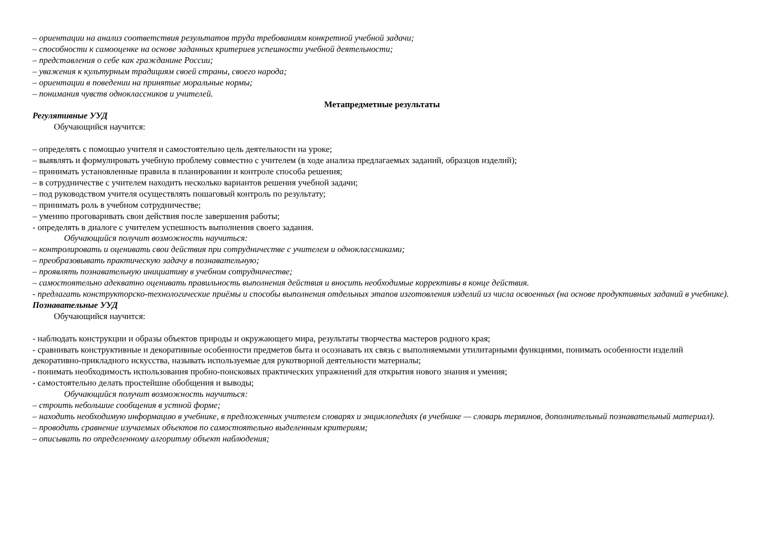– ориентации на анализ соответствия результатов труда требованиям конкретной учебной задачи;
– способности к самооценке на основе заданных критериев успешности учебной деятельности;
– представления о себе как гражданине России;
– уважения к культурным традициям своей страны, своего народа;
– ориентации в поведении на принятые моральные нормы;
– понимания чувств одноклассников и учителей.
Метапредметные результаты
Регулятивные УУД
Обучающийся научится:
– определять с помощью учителя и самостоятельно цель деятельности на уроке;
– выявлять и формулировать учебную проблему совместно с учителем (в ходе анализа предлагаемых заданий, образцов изделий);
– принимать установленные правила в планировании и контроле способа решения;
– в сотрудничестве с учителем находить несколько вариантов решения учебной задачи;
– под руководством учителя осуществлять пошаговый контроль по результату;
– принимать роль в учебном сотрудничестве;
– умению проговаривать свои действия после завершения работы;
- определять в диалоге с учителем успешность выполнения своего задания.
Обучающийся получит возможность научиться:
– контролировать и оценивать свои действия при сотрудничестве с учителем и одноклассниками;
– преобразовывать практическую задачу в познавательную;
– проявлять познавательную инициативу в учебном сотрудничестве;
– самостоятельно адекватно оценивать правильность выполнения действия и вносить необходимые коррективы в конце действия.
- предлагать конструкторско-технологические приёмы и способы выполнения отдельных этапов изготовления изделий из числа освоенных (на основе продуктивных заданий в учебнике).
Познавательные УУД
Обучающийся научится:
- наблюдать конструкции и образы объектов природы и окружающего мира, результаты творчества мастеров родного края;
- сравнивать конструктивные и декоративные особенности предметов быта и осознавать их связь с выполняемыми утилитарными функциями, понимать особенности изделий декоративно-прикладного искусства, называть используемые для рукотворной деятельности материалы;
- понимать необходимость использования пробно-поисковых практических упражнений для открытия нового знания и умения;
- самостоятельно делать простейшие обобщения и выводы;
Обучающийся получит возможность научиться:
– строить небольшие сообщения в устной форме;
– находить необходимую информацию в учебнике, в предложенных учителем словарях и энциклопедиях (в учебнике — словарь терминов, дополнительный познавательный материал).
– проводить сравнение изучаемых объектов по самостоятельно выделенным критериям;
– описывать по определенному алгоритму объект наблюдения;